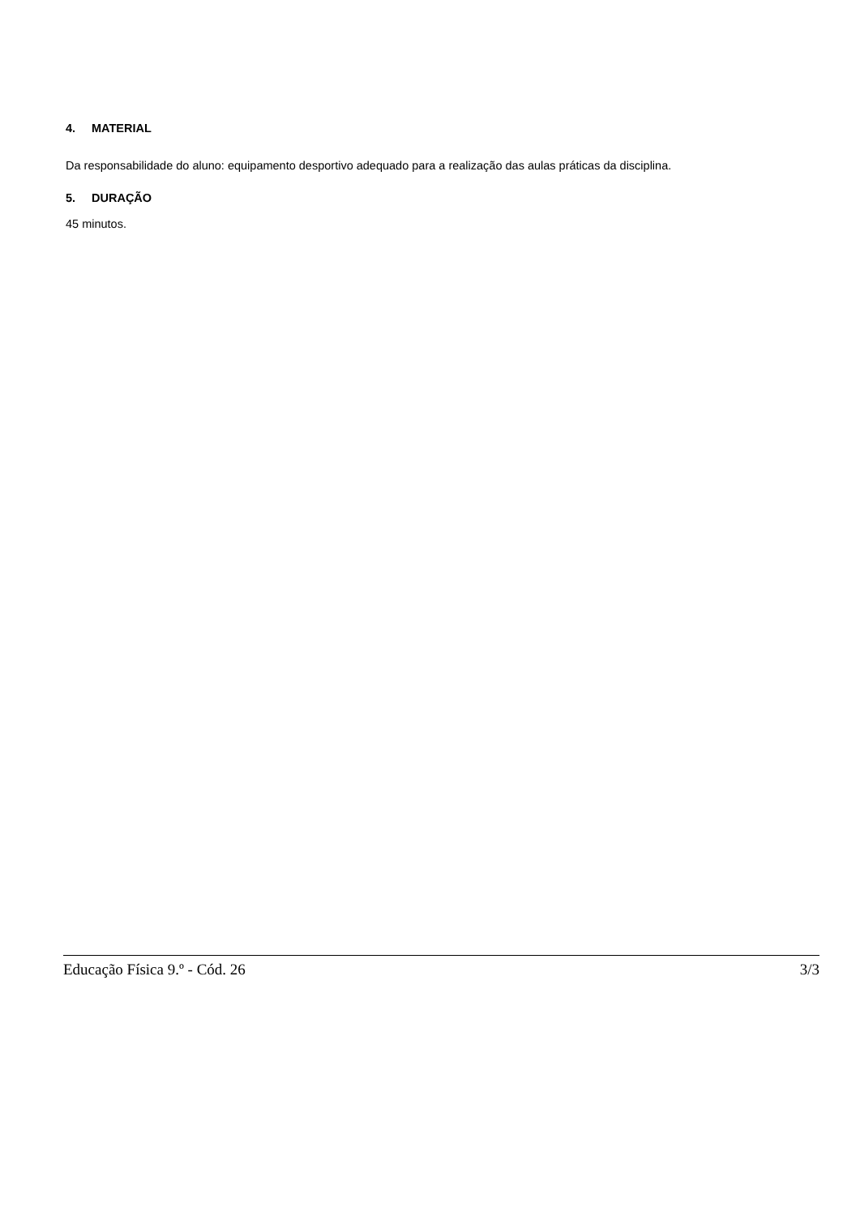4. MATERIAL
Da responsabilidade do aluno: equipamento desportivo adequado para a realização das aulas práticas da disciplina.
5. DURAÇÃO
45 minutos.
Educação Física 9.º - Cód. 26 3/3